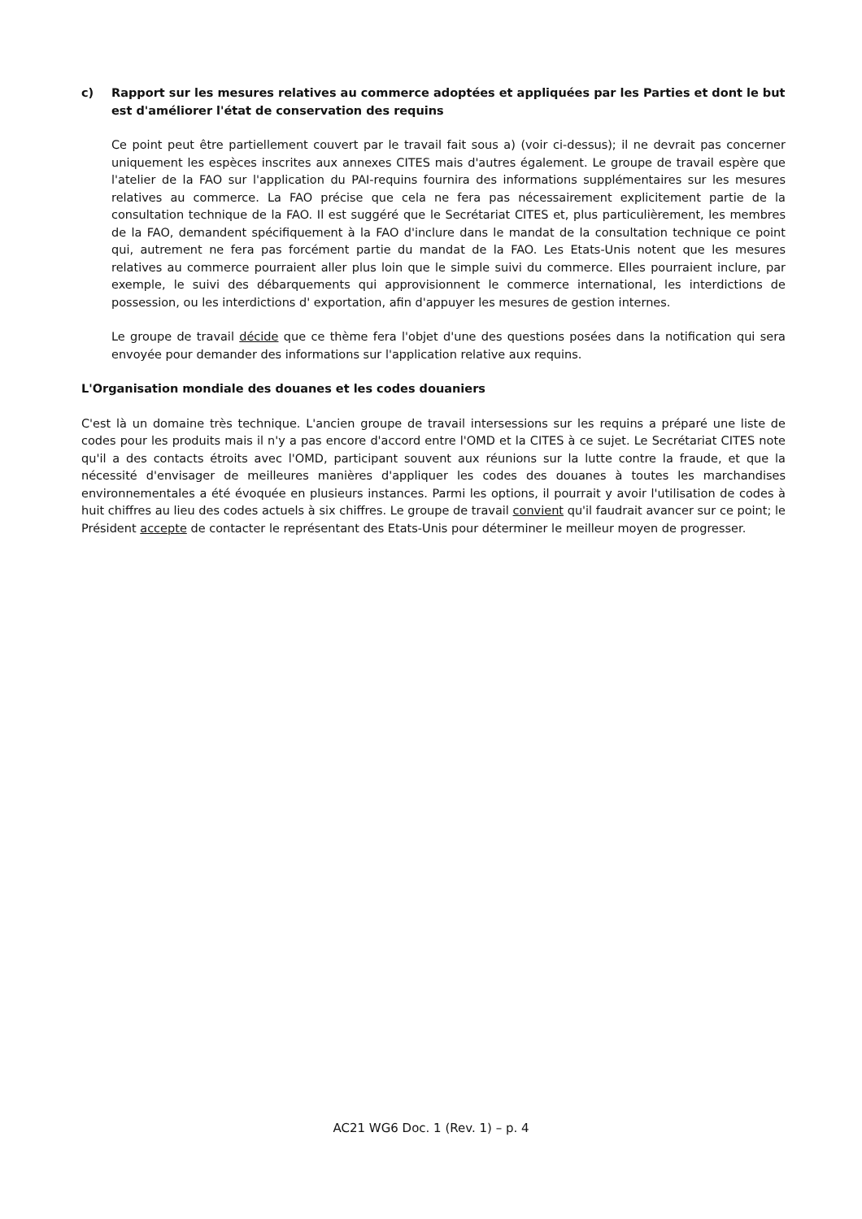c) Rapport sur les mesures relatives au commerce adoptées et appliquées par les Parties et dont le but est d'améliorer l'état de conservation des requins
Ce point peut être partiellement couvert par le travail fait sous a) (voir ci-dessus); il ne devrait pas concerner uniquement les espèces inscrites aux annexes CITES mais d'autres également. Le groupe de travail espère que l'atelier de la FAO sur l'application du PAI-requins fournira des informations supplémentaires sur les mesures relatives au commerce. La FAO précise que cela ne fera pas nécessairement explicitement partie de la consultation technique de la FAO. Il est suggéré que le Secrétariat CITES et, plus particulièrement, les membres de la FAO, demandent spécifiquement à la FAO d'inclure dans le mandat de la consultation technique ce point qui, autrement ne fera pas forcément partie du mandat de la FAO. Les Etats-Unis notent que les mesures relatives au commerce pourraient aller plus loin que le simple suivi du commerce. Elles pourraient inclure, par exemple, le suivi des débarquements qui approvisionnent le commerce international, les interdictions de possession, ou les interdictions d' exportation, afin d'appuyer les mesures de gestion internes.
Le groupe de travail décide que ce thème fera l'objet d'une des questions posées dans la notification qui sera envoyée pour demander des informations sur l'application relative aux requins.
L'Organisation mondiale des douanes et les codes douaniers
C'est là un domaine très technique. L'ancien groupe de travail intersessions sur les requins a préparé une liste de codes pour les produits mais il n'y a pas encore d'accord entre l'OMD et la CITES à ce sujet. Le Secrétariat CITES note qu'il a des contacts étroits avec l'OMD, participant souvent aux réunions sur la lutte contre la fraude, et que la nécessité d'envisager de meilleures manières d'appliquer les codes des douanes à toutes les marchandises environnementales a été évoquée en plusieurs instances. Parmi les options, il pourrait y avoir l'utilisation de codes à huit chiffres au lieu des codes actuels à six chiffres. Le groupe de travail convient qu'il faudrait avancer sur ce point; le Président accepte de contacter le représentant des Etats-Unis pour déterminer le meilleur moyen de progresser.
AC21 WG6 Doc. 1 (Rev. 1) – p. 4